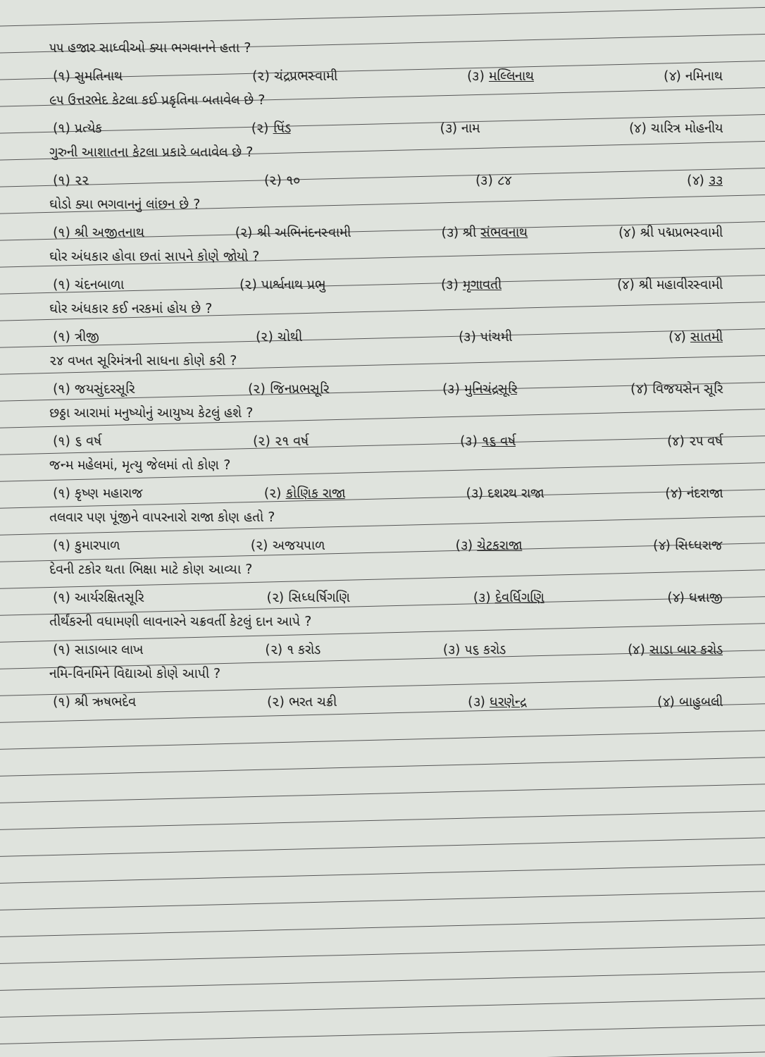૫૫ હજાર સાધ્વીઓ ક્યા ભગવાનને હતા ?
(૧) સુમતિનાથ (૨) ચંદ્રપ્રભસ્વામી (૩) મલ્લિનાથ (૪) નમિનાથ
૯૫ ઉત્તરભેદ કેટલા કઈ પ્રકૃતિના બતાવેલ છે ?
(૧) પ્રત્યેક (૨) પિંડ (૩) નામ (૪) ચારિત્ર મોહનીય
ગુરુની આશાતના કેટલા પ્રકારે બતાવેલ છે ?
(૧) ૨૨ (૨) ૧૦ (૩) ૮૪ (૪) ૩૩
ઘોડો ક્યા ભગવાનનું લાંછન છે ?
(૧) શ્રી અજીતનાથ (૨) શ્રી અભિનંદનસ્વામી (૩) શ્રી સંભવનાથ (૪) શ્રી પદ્મપ્રભસ્વામી
ઘોર અંધકાર હોવા છતાં સાપને કોણે જોયો ?
(૧) ચંદનબાળા (૨) પાર્શ્વનાથ પ્રભુ (૩) મૃગાવતી (૪) શ્રી મહાવીરસ્વામી
ઘોર અંધકાર કઈ નરકમાં હોય છે ?
(૧) ત્રીજી (૨) ચોથી (૩) પાંચમી (૪) સાતમી
૨૪ વખત સૂરિમંત્રની સાધના કોણે કરી ?
(૧) જયસુંદરસૂરિ (૨) જિનપ્રભસૂરિ (૩) મુનિચંદ્રસૂરિ (૪) વિજયસેન સૂરિ
છઠ્ઠા આરામાં મનુષ્યોનું આયુષ્ય કેટલું હશે ?
(૧) ૬ વર્ષ (૨) ૨૧ વર્ષ (૩) ૧૬ વર્ષ (૪) ૨૫ વર્ષ
જન્મ મહેલમાં, મૃત્યુ જેલમાં તો કોણ ?
(૧) કૃષ્ણ મહારાજ (૨) કોણિક રાજા (૩) દશરથ રાજા (૪) નંદરાજા
તલવાર પણ પૂંજીને વાપરનારો રાજા કોણ હતો ?
(૧) કુમારપાળ (૨) અજયપાળ (૩) ચેટકરાજા (૪) સિધ્ધરાજ
દેવની ટકોર થતા ભિક્ષા માટે કોણ આવ્યા ?
(૧) આર્યરક્ષિતસૂરિ (૨) સિધ્ધર્ષિગણિ (૩) દેવર્ધિગણિ (૪) ધન્નાજી
તીર્થંકરની વધામણી લાવનારને ચક્રવર્તી કેટલું દાન આપે ?
(૧) સાડાબાર લાખ (૨) ૧ કરોડ (૩) ૫૬ કરોડ (૪) સાડા બાર કરોડ
નમિ-વિનમિને વિદ્યાઓ કોણે આપી ?
(૧) શ્રી ઋષભદેવ (૨) ભરત ચક્રી (૩) ધરણેન્દ્ર (૪) બાહુબલી